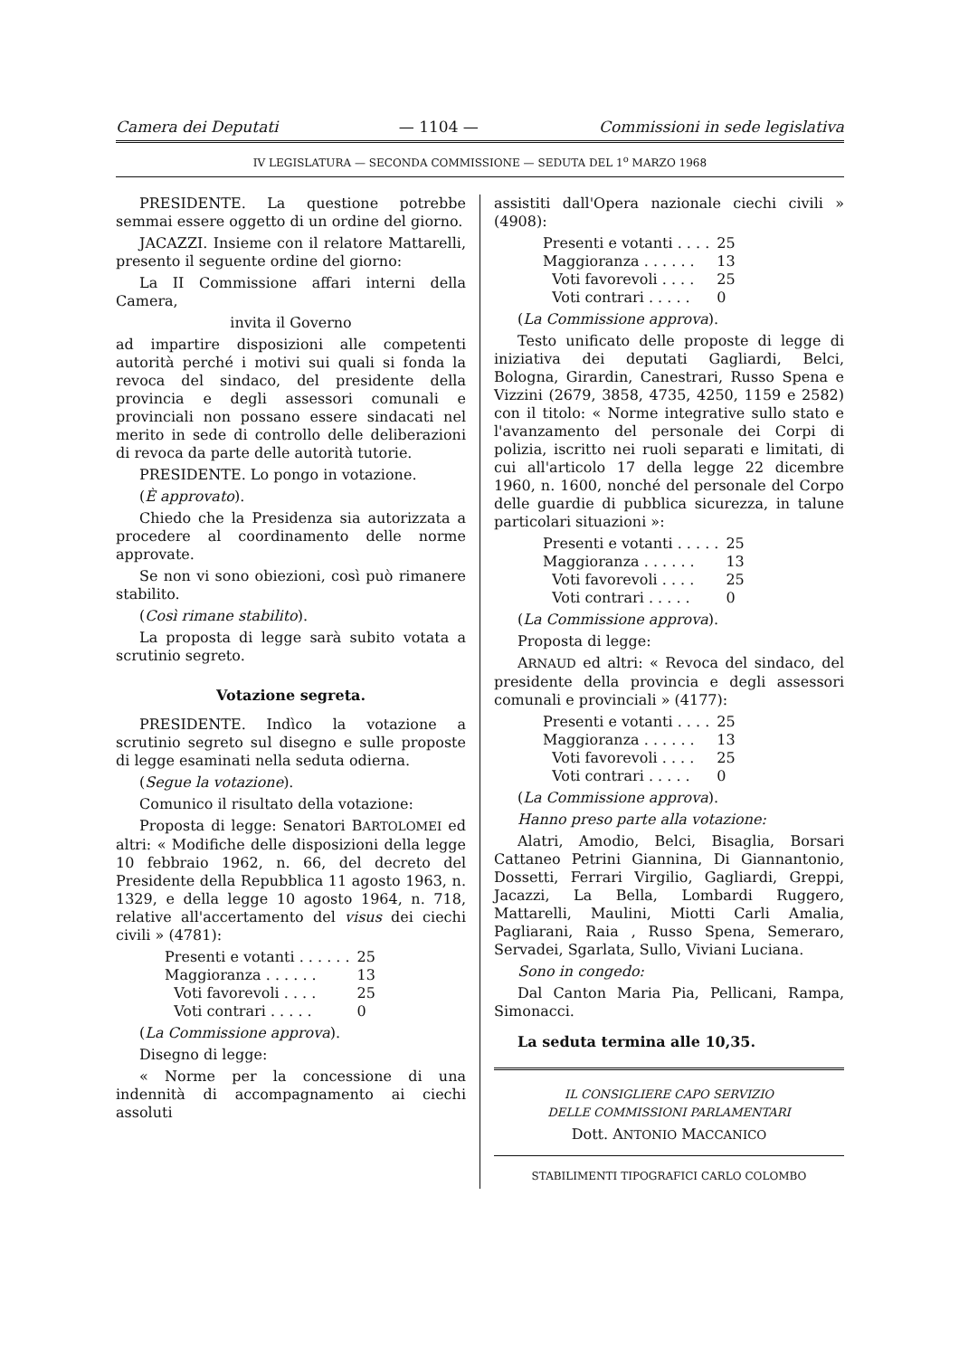Camera dei Deputati — 1104 — Commissioni in sede legislativa
IV LEGISLATURA — SECONDA COMMISSIONE — SEDUTA DEL 1<sup>o</sup> MARZO 1968
PRESIDENTE. La questione potrebbe semmai essere oggetto di un ordine del giorno.
JACAZZI. Insieme con il relatore Mattarelli, presento il seguente ordine del giorno:
La II Commissione affari interni della Camera,
invita il Governo
ad impartire disposizioni alle competenti autorità perché i motivi sui quali si fonda la revoca del sindaco, del presidente della provincia e degli assessori comunali e provinciali non possano essere sindacati nel merito in sede di controllo delle deliberazioni di revoca da parte delle autorità tutorie.
PRESIDENTE. Lo pongo in votazione.
(È approvato).
Chiedo che la Presidenza sia autorizzata a procedere al coordinamento delle norme approvate.
Se non vi sono obiezioni, così può rimanere stabilito.
(Così rimane stabilito).
La proposta di legge sarà subito votata a scrutinio segreto.
Votazione segreta.
PRESIDENTE. Indìco la votazione a scrutinio segreto sul disegno e sulle proposte di legge esaminati nella seduta odierna.
(Segue la votazione).
Comunico il risultato della votazione:
Proposta di legge: Senatori BARTOLOMEI ed altri: « Modifiche delle disposizioni della legge 10 febbraio 1962, n. 66, del decreto del Presidente della Repubblica 11 agosto 1963, n. 1329, e della legge 10 agosto 1964, n. 718, relative all'accertamento del visus dei ciechi civili » (4781):
| Presenti e votanti . . . . . . | 25 |
| Maggioranza . . . . . . | 13 |
| Voti favorevoli . . . . | 25 |
| Voti contrari . . . . . | 0 |
(La Commissione approva).
Disegno di legge:
« Norme per la concessione di una indennità di accompagnamento ai ciechi assoluti
assistiti dall'Opera nazionale ciechi civili » (4908):
| Presenti e votanti . . . . | 25 |
| Maggioranza . . . . . . | 13 |
| Voti favorevoli . . . . | 25 |
| Voti contrari . . . . . | 0 |
(La Commissione approva).
Testo unificato delle proposte di legge di iniziativa dei deputati Gagliardi, Belci, Bologna, Girardin, Canestrari, Russo Spena e Vizzini (2679, 3858, 4735, 4250, 1159 e 2582) con il titolo: « Norme integrative sullo stato e l'avanzamento del personale dei Corpi di polizia, iscritto nei ruoli separati e limitati, di cui all'articolo 17 della legge 22 dicembre 1960, n. 1600, nonché del personale del Corpo delle guardie di pubblica sicurezza, in talune particolari situazioni »:
| Presenti e votanti . . . . . | 25 |
| Maggioranza . . . . . . | 13 |
| Voti favorevoli . . . . | 25 |
| Voti contrari . . . . . | 0 |
(La Commissione approva).
Proposta di legge:
ARNAUD ed altri: « Revoca del sindaco, del presidente della provincia e degli assessori comunali e provinciali » (4177):
| Presenti e votanti . . . . | 25 |
| Maggioranza . . . . . . | 13 |
| Voti favorevoli . . . . | 25 |
| Voti contrari . . . . . | 0 |
(La Commissione approva).
Hanno preso parte alla votazione:
Alatri, Amodio, Belci, Bisaglia, Borsari Cattaneo Petrini Giannina, Di Giannantonio, Dossetti, Ferrari Virgilio, Gagliardi, Greppi, Jacazzi, La Bella, Lombardi Ruggero, Mattarelli, Maulini, Miotti Carli Amalia, Pagliarani, Raia , Russo Spena, Semeraro, Servadei, Sgarlata, Sullo, Viviani Luciana.
Sono in congedo:
Dal Canton Maria Pia, Pellicani, Rampa, Simonacci.
La seduta termina alle 10,35.
IL CONSIGLIERE CAPO SERVIZIO
DELLE COMMISSIONI PARLAMENTARI
Dott. ANTONIO MACCANICO
STABILIMENTI TIPOGRAFICI CARLO COLOMBO